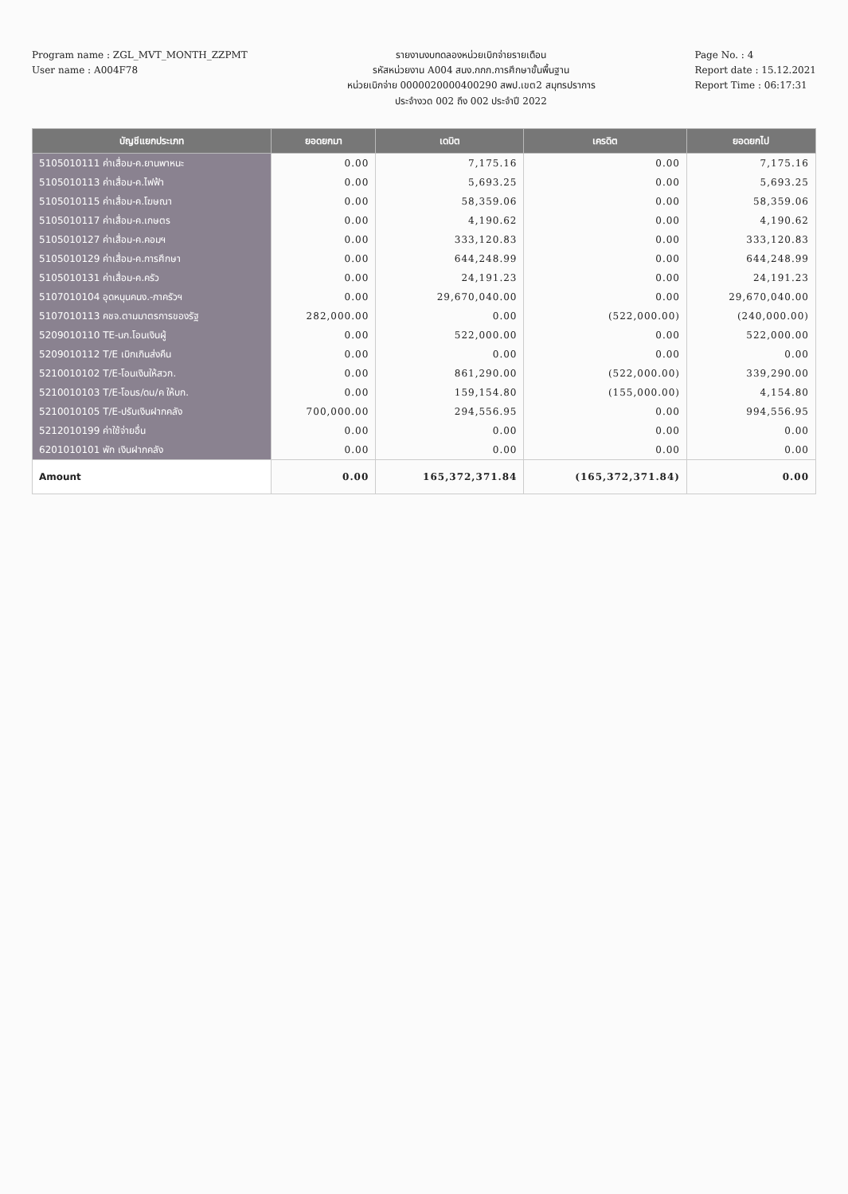Program name : ZGL_MVT_MONTH_ZZPMT
User name : A004F78
รายงานงบทดลองหน่วยเบิกจ่ายรายเดือน
รหัสหน่วยงาน A004 สนง.กกก.การศึกษาขั้นพื้นฐาน
หน่วยเบิกจ่าย 0000020000400290 สพป.เขต2 สมุทรปราการ
ประจำงวด 002 ถึง 002 ประจำปี 2022
Page No. : 4
Report date : 15.12.2021
Report Time : 06:17:31
| บัญชีแยกประเภท | ยอดยกมา | เดบิต | เครดิต | ยอดยกไป |
| --- | --- | --- | --- | --- |
| 5105010111 ค่าเสื่อม-ค.ยานพาหนะ | 0.00 | 7,175.16 | 0.00 | 7,175.16 |
| 5105010113 ค่าเสื่อม-ค.ไฟฟ้า | 0.00 | 5,693.25 | 0.00 | 5,693.25 |
| 5105010115 ค่าเสื่อม-ค.โฆษณา | 0.00 | 58,359.06 | 0.00 | 58,359.06 |
| 5105010117 ค่าเสื่อม-ค.เกษตร | 0.00 | 4,190.62 | 0.00 | 4,190.62 |
| 5105010127 ค่าเสื่อม-ค.คอมฯ | 0.00 | 333,120.83 | 0.00 | 333,120.83 |
| 5105010129 ค่าเสื่อม-ค.การศึกษา | 0.00 | 644,248.99 | 0.00 | 644,248.99 |
| 5105010131 ค่าเสื่อม-ค.ครัว | 0.00 | 24,191.23 | 0.00 | 24,191.23 |
| 5107010104 อุดหนุนคนง.-ภาครัวฯ | 0.00 | 29,670,040.00 | 0.00 | 29,670,040.00 |
| 5107010113 คชจ.ตามมาตรการของรัฐ | 282,000.00 | 0.00 | (522,000.00) | (240,000.00) |
| 5209010110 TE-นก.โอนเงินผู้ | 0.00 | 522,000.00 | 0.00 | 522,000.00 |
| 5209010112 T/E เบิกเกินส่งคืน | 0.00 | 0.00 | 0.00 | 0.00 |
| 5210010102 T/E-โอนเงินให้สวก. | 0.00 | 861,290.00 | (522,000.00) | 339,290.00 |
| 5210010103 T/E-โอนร/ดน/ค ให้บก. | 0.00 | 159,154.80 | (155,000.00) | 4,154.80 |
| 5210010105 T/E-ปรับเงินฝากคลัง | 700,000.00 | 294,556.95 | 0.00 | 994,556.95 |
| 5212010199 ค่าใช้จ่ายอื่น | 0.00 | 0.00 | 0.00 | 0.00 |
| 6201010101 พัก เงินฝากคลัง | 0.00 | 0.00 | 0.00 | 0.00 |
| Amount | 0.00 | 165,372,371.84 | (165,372,371.84) | 0.00 |